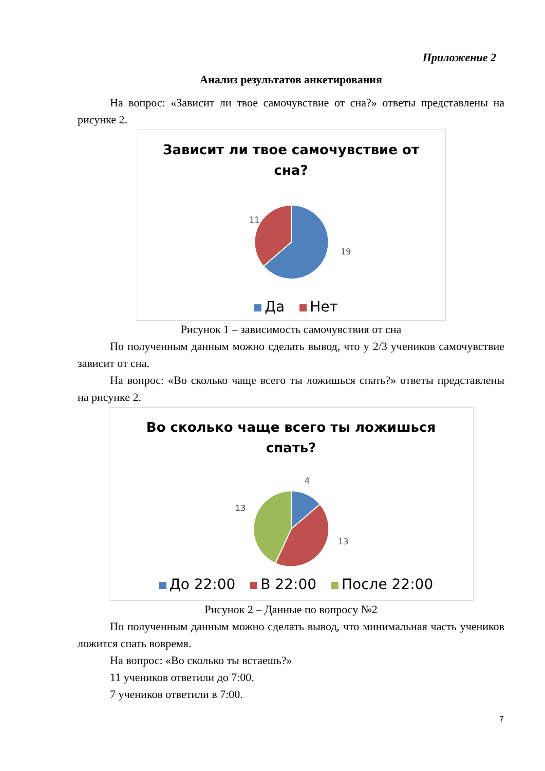Приложение 2
Анализ результатов анкетирования
На вопрос: «Зависит ли твое самочувствие от сна?» ответы представлены на рисунке 2.
Зависит ли твое самочувствие от
сна?
11
19
Да Нет
Рисунок 1 – зависимость самочувствия от сна
По полученным данным можно сделать вывод, что у 2/3 учеников самочувствие зависит от сна.
На вопрос: «Во сколько чаще всего ты ложишься спать?» ответы представлены на рисунке 2.
Во сколько чаще всего ты ложишься
спать?
4
13
13
До 22:00 В 22:00 После 22:00
Рисунок 2 – Данные по вопросу №2
По полученным данным можно сделать вывод, что минимальная часть учеников ложится спать вовремя.
На вопрос: «Во сколько ты встаешь?»
11 учеников ответили до 7:00.
7 учеников ответили в 7:00.
7